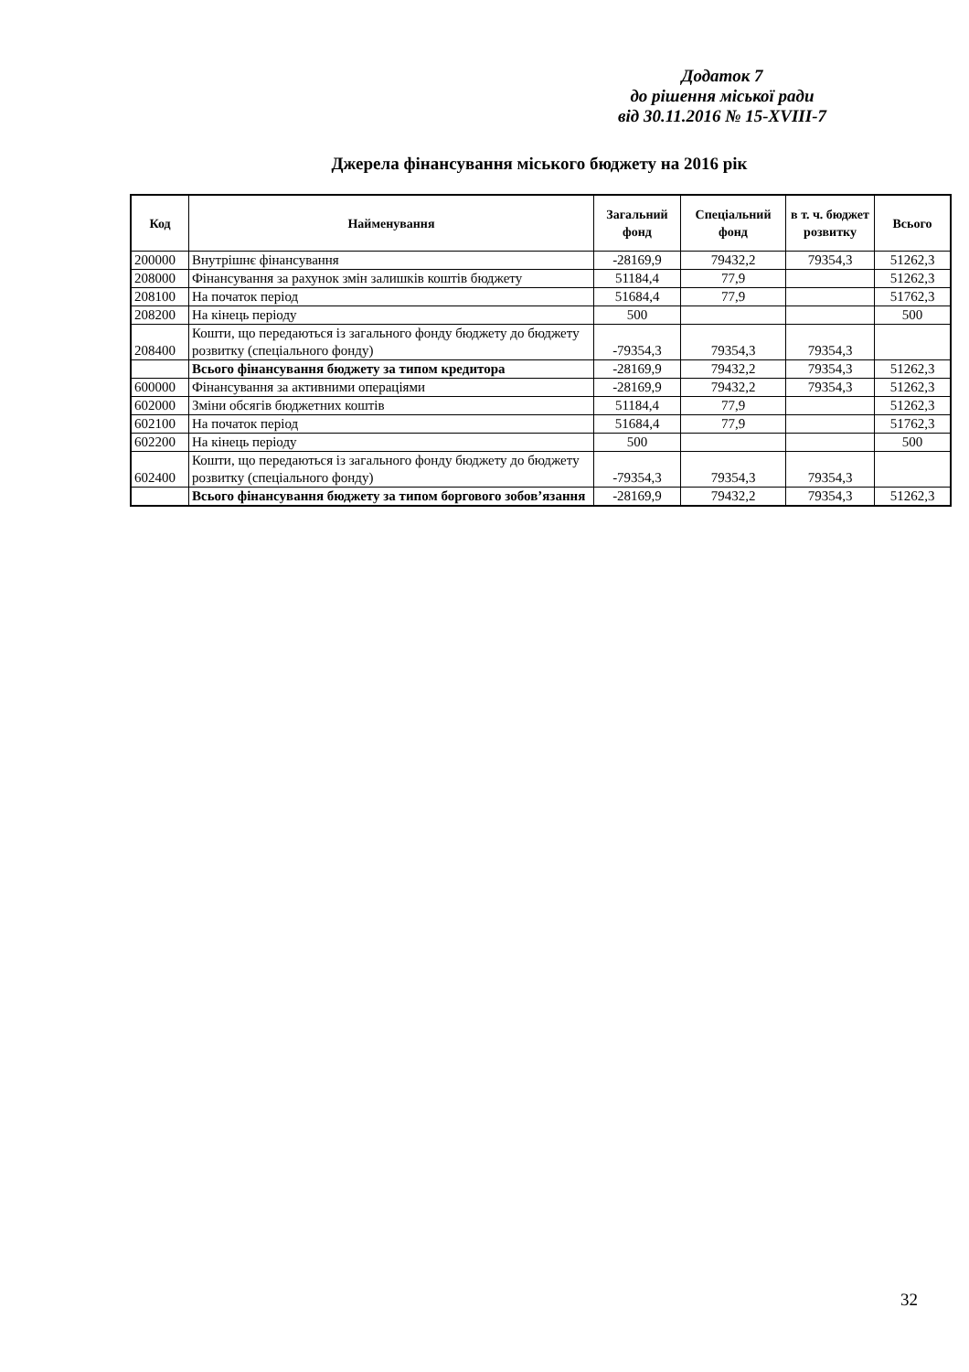Додаток 7
до рішення міської ради
від 30.11.2016 № 15-XVIII-7
Джерела фінансування міського бюджету на 2016 рік
| Код | Найменування | Загальний фонд | Спеціальний фонд | в т. ч. бюджет розвитку | Всього |
| --- | --- | --- | --- | --- | --- |
| 200000 | Внутрішнє фінансування | -28169,9 | 79432,2 | 79354,3 | 51262,3 |
| 208000 | Фінансування за рахунок змін залишків коштів бюджету | 51184,4 | 77,9 | | 51262,3 |
| 208100 | На початок період | 51684,4 | 77,9 | | 51762,3 |
| 208200 | На кінець періоду | 500 | | | 500 |
| 208400 | Кошти, що передаються із загального фонду бюджету до бюджету розвитку (спеціального фонду) | -79354,3 | 79354,3 | 79354,3 | |
| | Всього фінансування бюджету за типом кредитора | -28169,9 | 79432,2 | 79354,3 | 51262,3 |
| 600000 | Фінансування за активними операціями | -28169,9 | 79432,2 | 79354,3 | 51262,3 |
| 602000 | Зміни обсягів бюджетних коштів | 51184,4 | 77,9 | | 51262,3 |
| 602100 | На початок період | 51684,4 | 77,9 | | 51762,3 |
| 602200 | На кінець періоду | 500 | | | 500 |
| 602400 | Кошти, що передаються із загального фонду бюджету до бюджету розвитку (спеціального фонду) | -79354,3 | 79354,3 | 79354,3 | |
| | Всього фінансування бюджету за типом боргового зобов’язання | -28169,9 | 79432,2 | 79354,3 | 51262,3 |
32